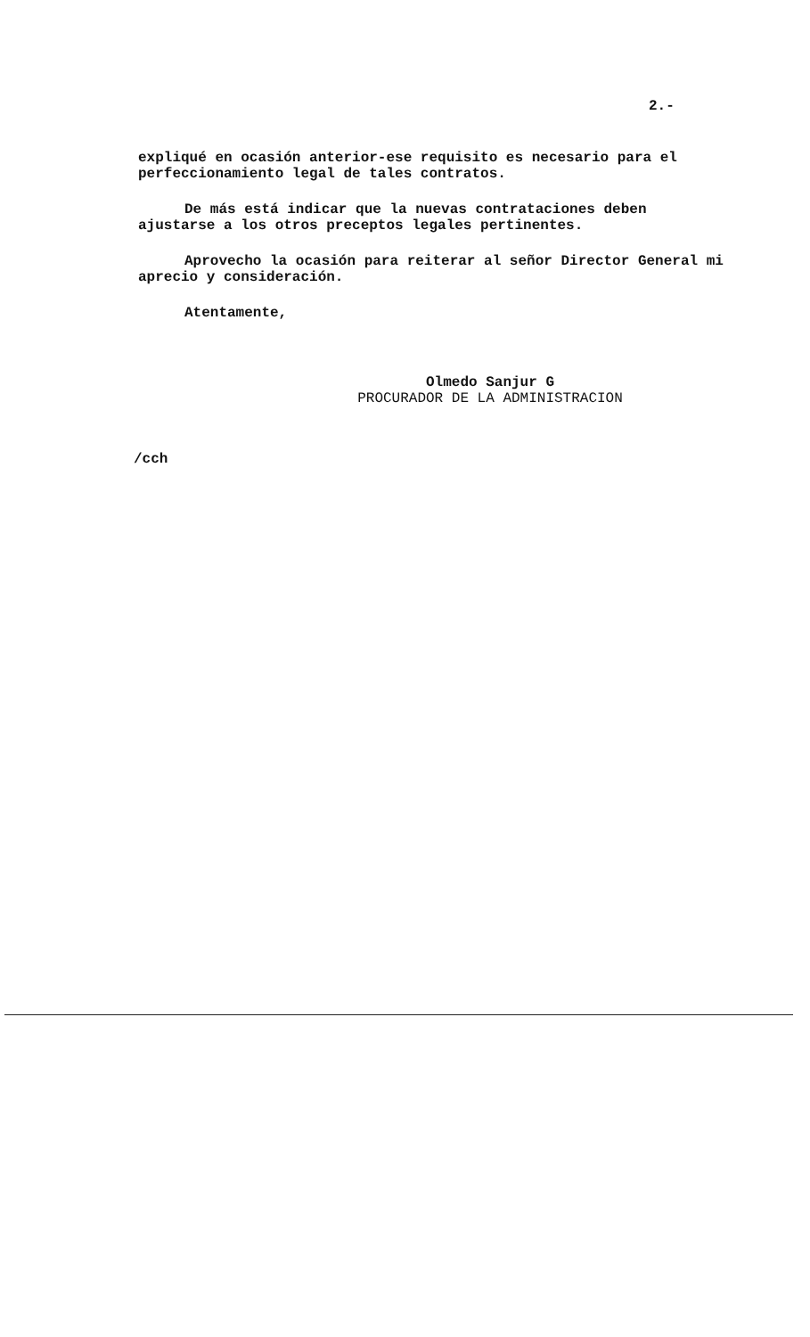2.-
expliqué en ocasión anterior-ese requisito es necesario para el perfeccionamiento legal de tales contratos.
De más está indicar que la nuevas contrataciones deben ajustarse a los otros preceptos legales pertinentes.
Aprovecho la ocasión para reiterar al señor Director General mi aprecio y consideración.
Atentamente,
Olmedo Sanjur G
PROCURADOR DE LA ADMINISTRACION
/cch